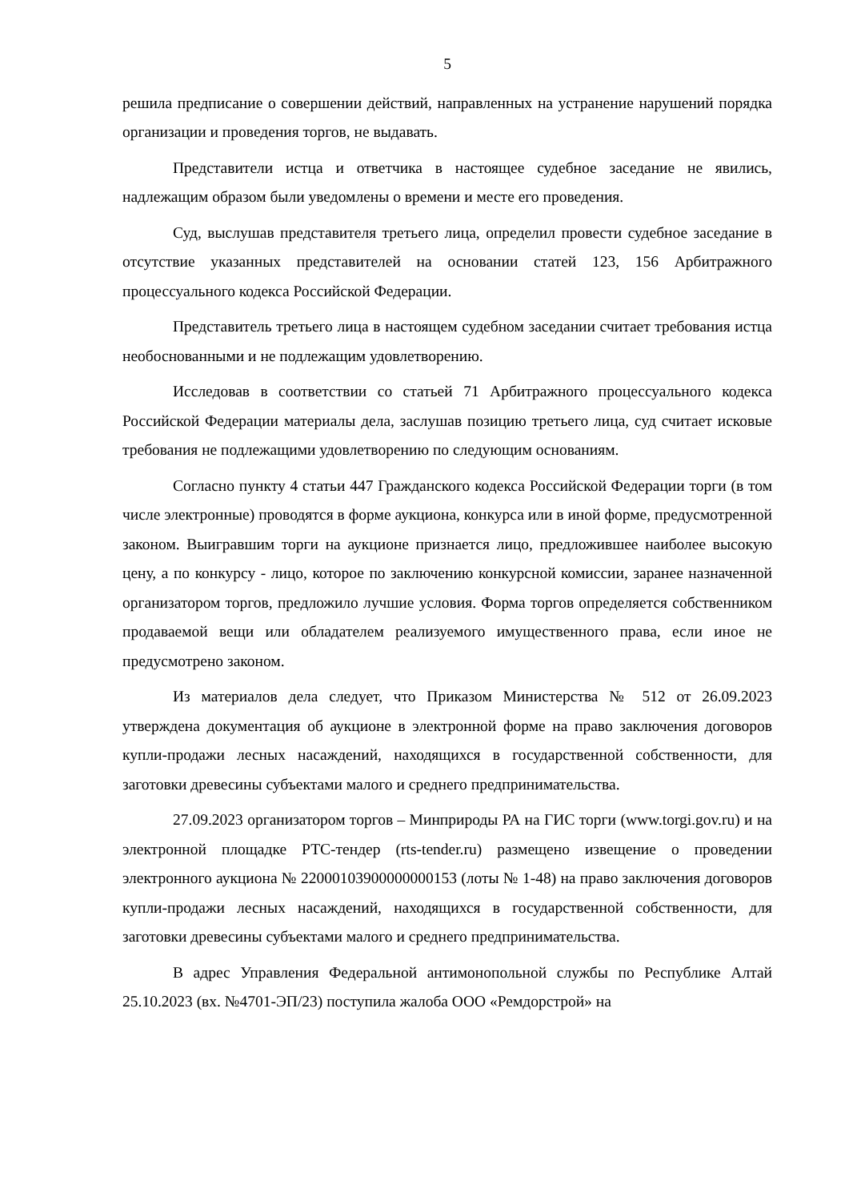5
решила предписание о совершении действий, направленных на устранение нарушений порядка организации и проведения торгов, не выдавать.
Представители истца и ответчика в настоящее судебное заседание не явились, надлежащим образом были уведомлены о времени и месте его проведения.
Суд, выслушав представителя третьего лица, определил провести судебное заседание в отсутствие указанных представителей на основании статей 123, 156 Арбитражного процессуального кодекса Российской Федерации.
Представитель третьего лица в настоящем судебном заседании считает требования истца необоснованными и не подлежащим удовлетворению.
Исследовав в соответствии со статьей 71 Арбитражного процессуального кодекса Российской Федерации материалы дела, заслушав позицию третьего лица, суд считает исковые требования не подлежащими удовлетворению по следующим основаниям.
Согласно пункту 4 статьи 447 Гражданского кодекса Российской Федерации торги (в том числе электронные) проводятся в форме аукциона, конкурса или в иной форме, предусмотренной законом. Выигравшим торги на аукционе признается лицо, предложившее наиболее высокую цену, а по конкурсу - лицо, которое по заключению конкурсной комиссии, заранее назначенной организатором торгов, предложило лучшие условия. Форма торгов определяется собственником продаваемой вещи или обладателем реализуемого имущественного права, если иное не предусмотрено законом.
Из материалов дела следует, что Приказом Министерства № 512 от 26.09.2023 утверждена документация об аукционе в электронной форме на право заключения договоров купли-продажи лесных насаждений, находящихся в государственной собственности, для заготовки древесины субъектами малого и среднего предпринимательства.
27.09.2023 организатором торгов – Минприроды РА на ГИС торги (www.torgi.gov.ru) и на электронной площадке РТС-тендер (rts-tender.ru) размещено извещение о проведении электронного аукциона № 22000103900000000153 (лоты № 1-48) на право заключения договоров купли-продажи лесных насаждений, находящихся в государственной собственности, для заготовки древесины субъектами малого и среднего предпринимательства.
В адрес Управления Федеральной антимонопольной службы по Республике Алтай 25.10.2023 (вх. №4701-ЭП/23) поступила жалоба ООО «Ремдорстрой» на